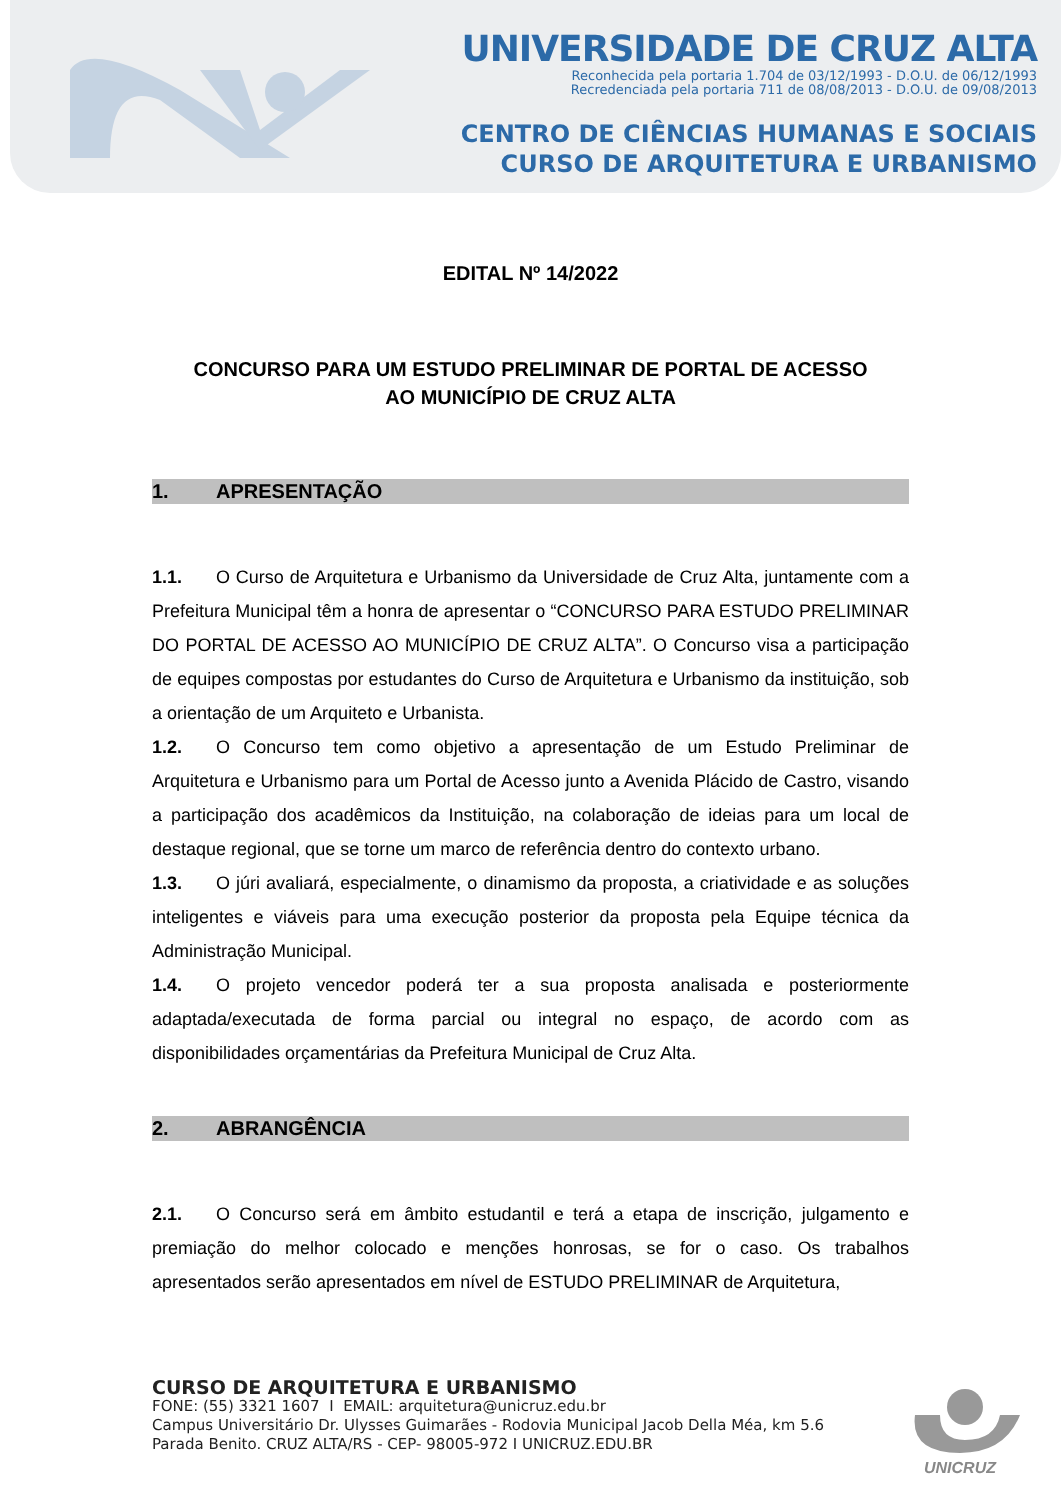UNIVERSIDADE DE CRUZ ALTA
Reconhecida pela portaria 1.704 de 03/12/1993 - D.O.U. de 06/12/1993
Recredenciada pela portaria 711 de 08/08/2013 - D.O.U. de 09/08/2013
CENTRO DE CIÊNCIAS HUMANAS E SOCIAIS
CURSO DE ARQUITETURA E URBANISMO
EDITAL Nº 14/2022
CONCURSO PARA UM ESTUDO PRELIMINAR DE PORTAL DE ACESSO
AO MUNICÍPIO DE CRUZ ALTA
1. APRESENTAÇÃO
1.1. O Curso de Arquitetura e Urbanismo da Universidade de Cruz Alta, juntamente com a Prefeitura Municipal têm a honra de apresentar o “CONCURSO PARA ESTUDO PRELIMINAR DO PORTAL DE ACESSO AO MUNICÍPIO DE CRUZ ALTA”. O Concurso visa a participação de equipes compostas por estudantes do Curso de Arquitetura e Urbanismo da instituição, sob a orientação de um Arquiteto e Urbanista.
1.2. O Concurso tem como objetivo a apresentação de um Estudo Preliminar de Arquitetura e Urbanismo para um Portal de Acesso junto a Avenida Plácido de Castro, visando a participação dos acadêmicos da Instituição, na colaboração de ideias para um local de destaque regional, que se torne um marco de referência dentro do contexto urbano.
1.3. O júri avaliará, especialmente, o dinamismo da proposta, a criatividade e as soluções inteligentes e viáveis para uma execução posterior da proposta pela Equipe técnica da Administração Municipal.
1.4. O projeto vencedor poderá ter a sua proposta analisada e posteriormente adaptada/executada de forma parcial ou integral no espaço, de acordo com as disponibilidades orçamentárias da Prefeitura Municipal de Cruz Alta.
2. ABRANGÊNCIA
2.1. O Concurso será em âmbito estudantil e terá a etapa de inscrição, julgamento e premiação do melhor colocado e menções honrosas, se for o caso. Os trabalhos apresentados serão apresentados em nível de ESTUDO PRELIMINAR de Arquitetura,
CURSO DE ARQUITETURA E URBANISMO
FONE: (55) 3321 1607 I EMAIL: arquitetura@unicruz.edu.br
Campus Universitário Dr. Ulysses Guimarães - Rodovia Municipal Jacob Della Méa, km 5.6
Parada Benito. CRUZ ALTA/RS - CEP- 98005-972 I UNICRUZ.EDU.BR
UNICRUZ